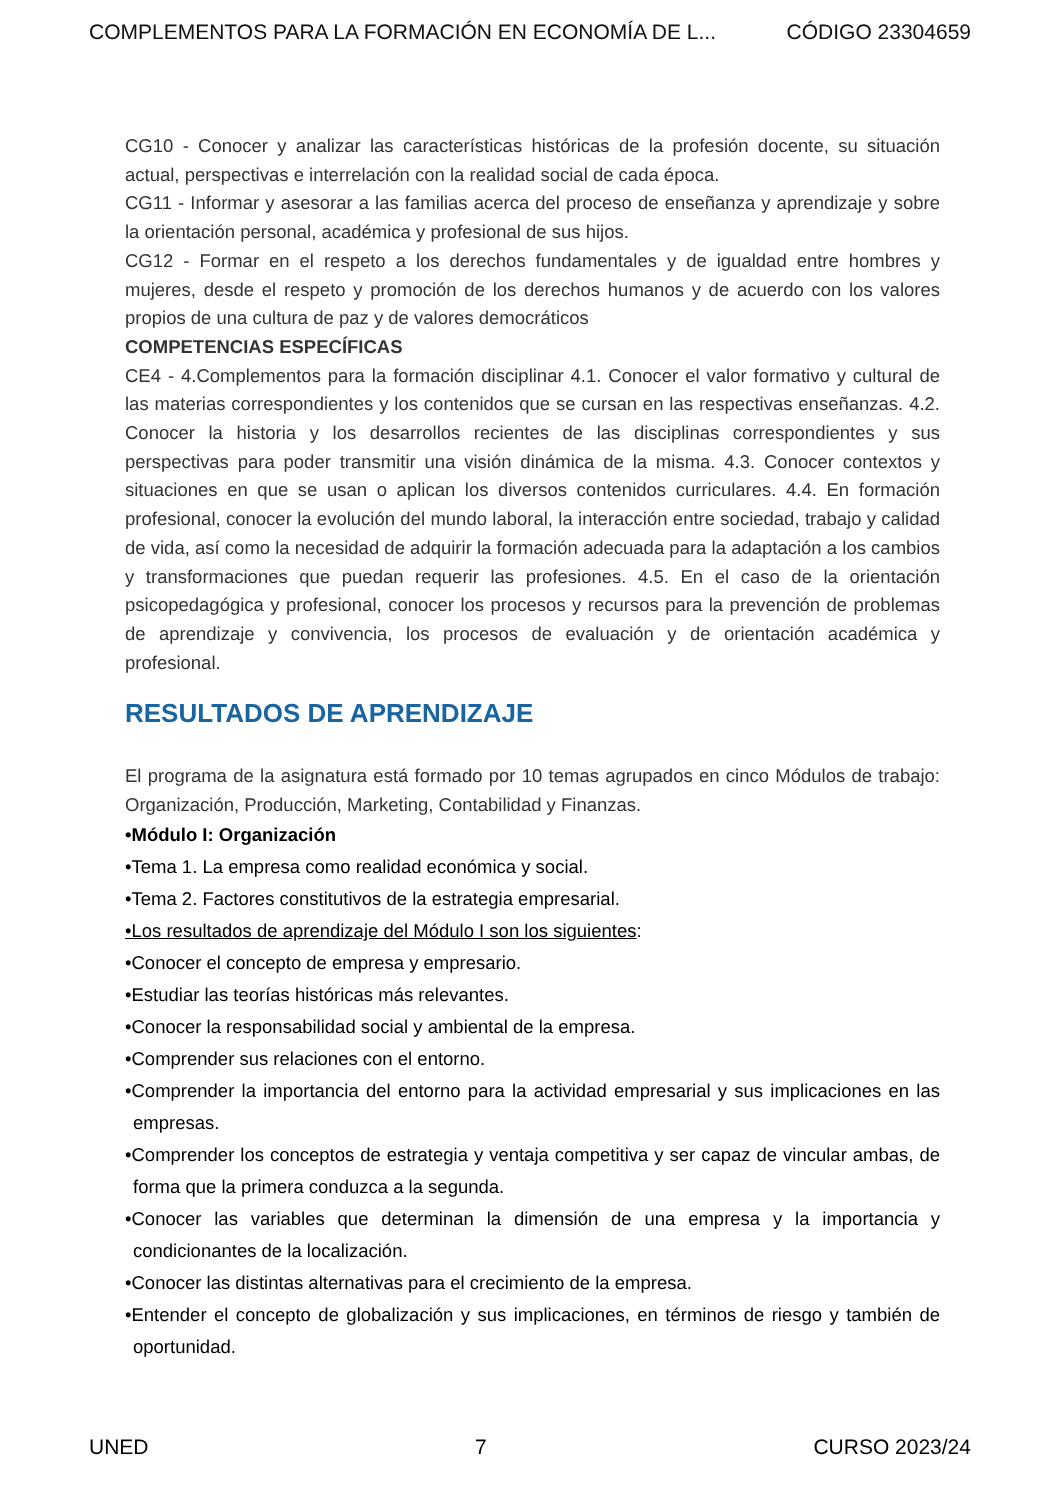COMPLEMENTOS PARA LA FORMACIÓN EN ECONOMÍA DE L... CÓDIGO 23304659
CG10 - Conocer y analizar las características históricas de la profesión docente, su situación actual, perspectivas e interrelación con la realidad social de cada época.
CG11 - Informar y asesorar a las familias acerca del proceso de enseñanza y aprendizaje y sobre la orientación personal, académica y profesional de sus hijos.
CG12 - Formar en el respeto a los derechos fundamentales y de igualdad entre hombres y mujeres, desde el respeto y promoción de los derechos humanos y de acuerdo con los valores propios de una cultura de paz y de valores democráticos
COMPETENCIAS ESPECÍFICAS
CE4 - 4.Complementos para la formación disciplinar 4.1. Conocer el valor formativo y cultural de las materias correspondientes y los contenidos que se cursan en las respectivas enseñanzas. 4.2. Conocer la historia y los desarrollos recientes de las disciplinas correspondientes y sus perspectivas para poder transmitir una visión dinámica de la misma. 4.3. Conocer contextos y situaciones en que se usan o aplican los diversos contenidos curriculares. 4.4. En formación profesional, conocer la evolución del mundo laboral, la interacción entre sociedad, trabajo y calidad de vida, así como la necesidad de adquirir la formación adecuada para la adaptación a los cambios y transformaciones que puedan requerir las profesiones. 4.5. En el caso de la orientación psicopedagógica y profesional, conocer los procesos y recursos para la prevención de problemas de aprendizaje y convivencia, los procesos de evaluación y de orientación académica y profesional.
RESULTADOS DE APRENDIZAJE
El programa de la asignatura está formado por 10 temas agrupados en cinco Módulos de trabajo: Organización, Producción, Marketing, Contabilidad y Finanzas.
•Módulo I: Organización
•Tema 1. La empresa como realidad económica y social.
•Tema 2. Factores constitutivos de la estrategia empresarial.
•Los resultados de aprendizaje del Módulo I son los siguientes:
•Conocer el concepto de empresa y empresario.
•Estudiar las teorías históricas más relevantes.
•Conocer la responsabilidad social y ambiental de la empresa.
•Comprender sus relaciones con el entorno.
•Comprender la importancia del entorno para la actividad empresarial y sus implicaciones en las empresas.
•Comprender los conceptos de estrategia y ventaja competitiva y ser capaz de vincular ambas, de forma que la primera conduzca a la segunda.
•Conocer las variables que determinan la dimensión de una empresa y la importancia y condicionantes de la localización.
•Conocer las distintas alternativas para el crecimiento de la empresa.
•Entender el concepto de globalización y sus implicaciones, en términos de riesgo y también de oportunidad.
UNED 7 CURSO 2023/24